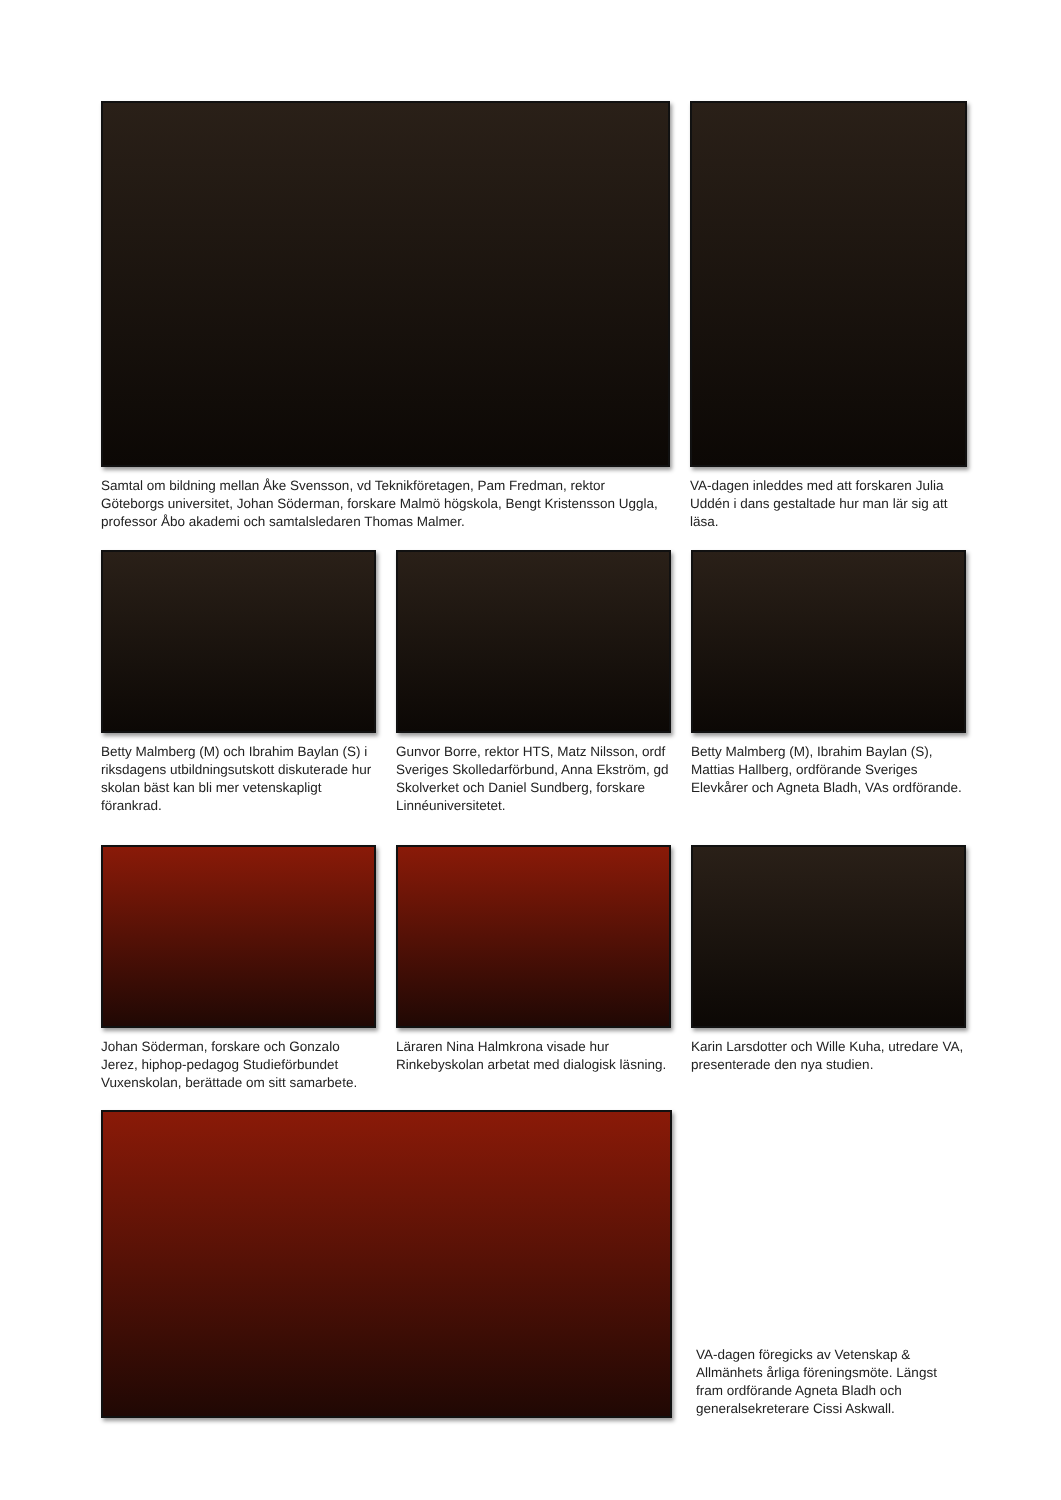Samtal om bildning mellan Åke Svensson, vd Teknikföretagen, Pam Fredman, rektor Göteborgs universitet, Johan Söderman, forskare Malmö högskola, Bengt Kristensson Uggla, professor Åbo akademi och samtalsledaren Thomas Malmer.
VA-dagen inleddes med att forskaren Julia Uddén i dans gestaltade hur man lär sig att läsa.
Betty Malmberg (M) och Ibrahim Baylan (S) i riksdagens utbildningsutskott diskuterade hur skolan bäst kan bli mer vetenskapligt förankrad.
Gunvor Borre, rektor HTS, Matz Nilsson, ordf Sveriges Skolledarförbund, Anna Ekström, gd Skolverket och Daniel Sundberg, forskare Linnéuniversitetet.
Betty Malmberg (M), Ibrahim Baylan (S), Mattias Hallberg, ordförande Sveriges Elevkårer och Agneta Bladh, VAs ordförande.
Johan Söderman, forskare och Gonzalo Jerez, hiphop-pedagog Studieförbundet Vuxenskolan, berättade om sitt samarbete.
Läraren Nina Halmkrona visade hur Rinkebyskolan arbetat med dialogisk läsning.
Karin Larsdotter och Wille Kuha, utredare VA, presenterade den nya studien.
VA-dagen föregicks av Vetenskap & Allmänhets årliga föreningsmöte. Längst fram ordförande Agneta Bladh och generalsekreterare Cissi Askwall.